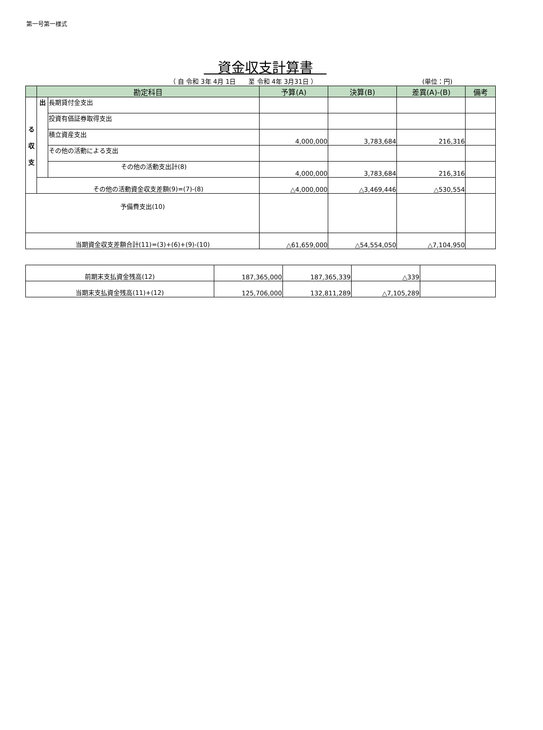第一号第一様式
　資金収支計算書　
（ 自 令和 3年 4月 1日　　至 令和 4年 3月31日 ） (単位：円)
| | 勘定科目 | | 予算(A) | 決算(B) | 差異(A)-(B) | 備考 |
| --- | --- | --- | --- | --- | --- | --- |
| る 収 支 | 出 | 長期貸付金支出 | | | | |
| | | 投資有価証券取得支出 | | | | |
| | | 積立資産支出 | 4,000,000 | 3,783,684 | 216,316 | |
| | | その他の活動による支出 | | | | |
| | | その他の活動支出計(8) | 4,000,000 | 3,783,684 | 216,316 | |
| | その他の活動資金収支差額(9)=(7)-(8) | | △4,000,000 | △3,469,446 | △530,554 | |
| 予備費支出(10) | | | | | | |
| 当期資金収支差額合計(11)=(3)+(6)+(9)-(10) | | | △61,659,000 | △54,554,050 | △7,104,950 | |
| 前期末支払資金残高(12) | 187,365,000 | 187,365,339 | △339 | |
| 当期末支払資金残高(11)+(12) | 125,706,000 | 132,811,289 | △7,105,289 | |